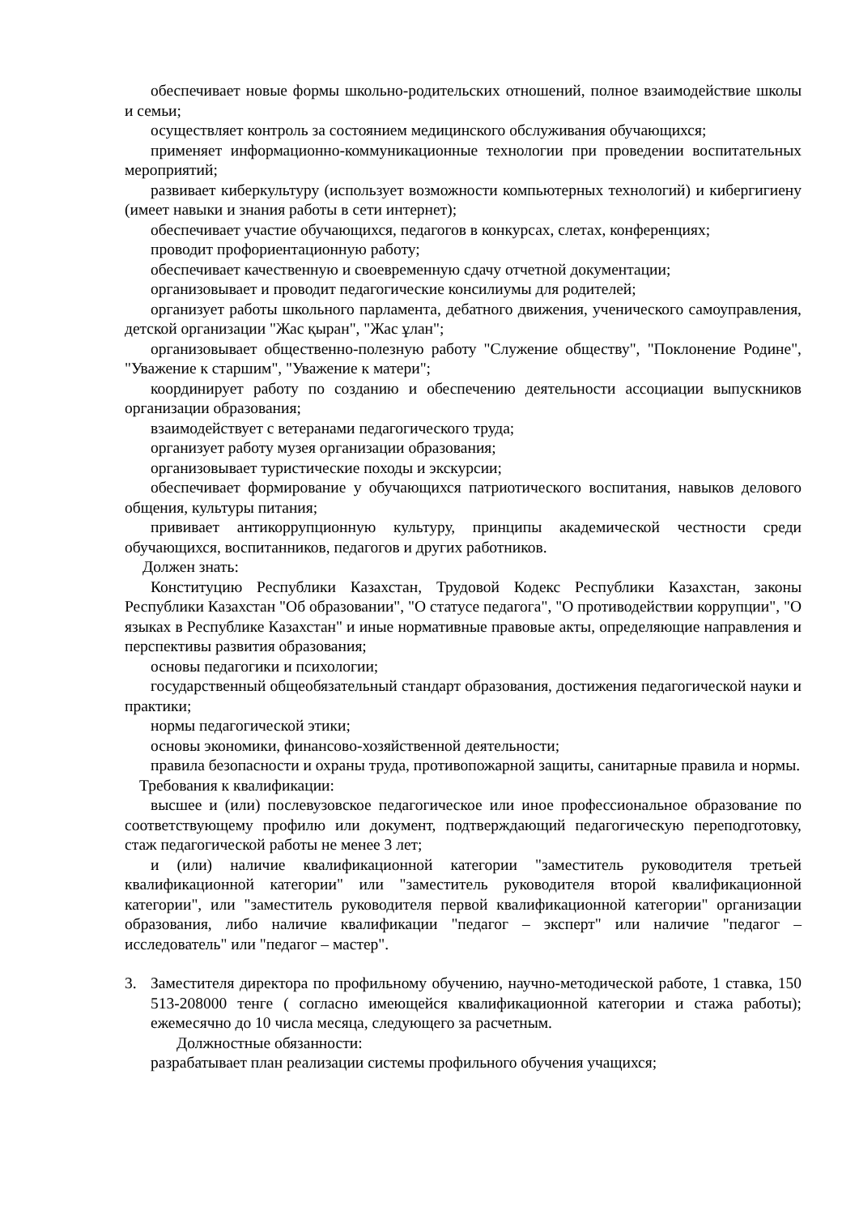обеспечивает новые формы школьно-родительских отношений, полное взаимодействие школы и семьи;
осуществляет контроль за состоянием медицинского обслуживания обучающихся;
применяет информационно-коммуникационные технологии при проведении воспитательных мероприятий;
развивает киберкультуру (использует возможности компьютерных технологий) и кибергигиену (имеет навыки и знания работы в сети интернет);
обеспечивает участие обучающихся, педагогов в конкурсах, слетах, конференциях;
проводит профориентационную работу;
обеспечивает качественную и своевременную сдачу отчетной документации;
организовывает и проводит педагогические консилиумы для родителей;
организует работы школьного парламента, дебатного движения, ученического самоуправления, детской организации "Жас қыран", "Жас ұлан";
организовывает общественно-полезную работу "Служение обществу", "Поклонение Родине", "Уважение к старшим", "Уважение к матери";
координирует работу по созданию и обеспечению деятельности ассоциации выпускников организации образования;
взаимодействует с ветеранами педагогического труда;
организует работу музея организации образования;
организовывает туристические походы и экскурсии;
обеспечивает формирование у обучающихся патриотического воспитания, навыков делового общения, культуры питания;
прививает антикоррупционную культуру, принципы академической честности среди обучающихся, воспитанников, педагогов и других работников.
Должен знать:
Конституцию Республики Казахстан, Трудовой Кодекс Республики Казахстан, законы Республики Казахстан "Об образовании", "О статусе педагога", "О противодействии коррупции", "О языках в Республике Казахстан" и иные нормативные правовые акты, определяющие направления и перспективы развития образования;
основы педагогики и психологии;
государственный общеобязательный стандарт образования, достижения педагогической науки и практики;
нормы педагогической этики;
основы экономики, финансово-хозяйственной деятельности;
правила безопасности и охраны труда, противопожарной защиты, санитарные правила и нормы.
Требования к квалификации:
высшее и (или) послевузовское педагогическое или иное профессиональное образование по соответствующему профилю или документ, подтверждающий педагогическую переподготовку, стаж педагогической работы не менее 3 лет;
и (или) наличие квалификационной категории "заместитель руководителя третьей квалификационной категории" или "заместитель руководителя второй квалификационной категории", или "заместитель руководителя первой квалификационной категории" организации образования, либо наличие квалификации "педагог – эксперт" или наличие "педагог – исследователь" или "педагог – мастер".
3. Заместителя директора по профильному обучению, научно-методической работе, 1 ставка, 150 513-208000 тенге ( согласно имеющейся квалификационной категории и стажа работы); ежемесячно до 10 числа месяца, следующего за расчетным.
Должностные обязанности:
разрабатывает план реализации системы профильного обучения учащихся;